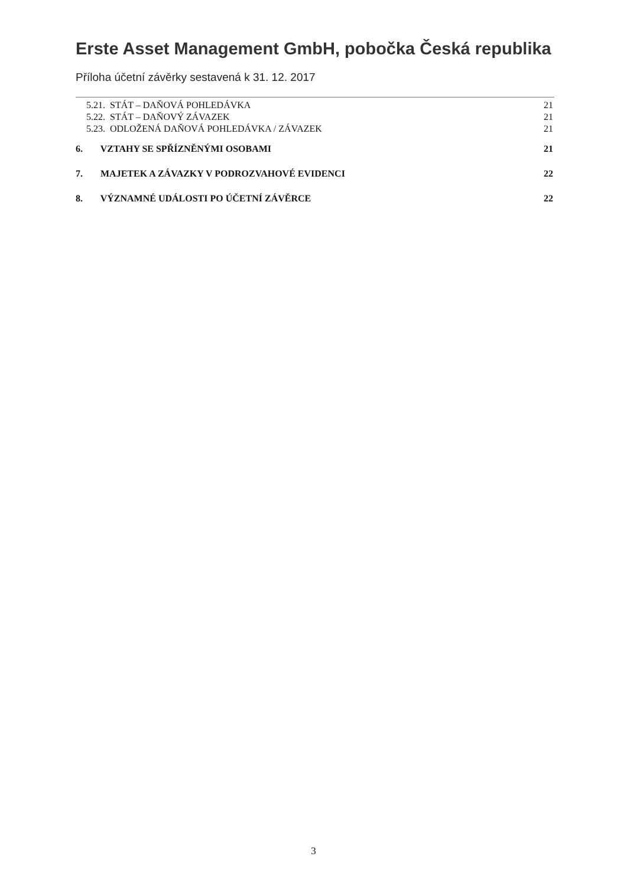Erste Asset Management GmbH, pobočka Česká republika
Příloha účetní závěrky sestavená k 31. 12. 2017
5.21. STÁT – DAŇOVÁ POHLEDÁVKA 21
5.22. STÁT – DAŇOVÝ ZÁVAZEK 21
5.23. ODLOŽENÁ DAŇOVÁ POHLEDÁVKA / ZÁVAZEK 21
6. VZTAHY SE SPŘÍZNĚNÝMI OSOBAMI 21
7. MAJETEK A ZÁVAZKY V PODROZVAHOVÉ EVIDENCI 22
8. VÝZNAMNÉ UDÁLOSTI PO ÚČETNÍ ZÁVĚRCE 22
3